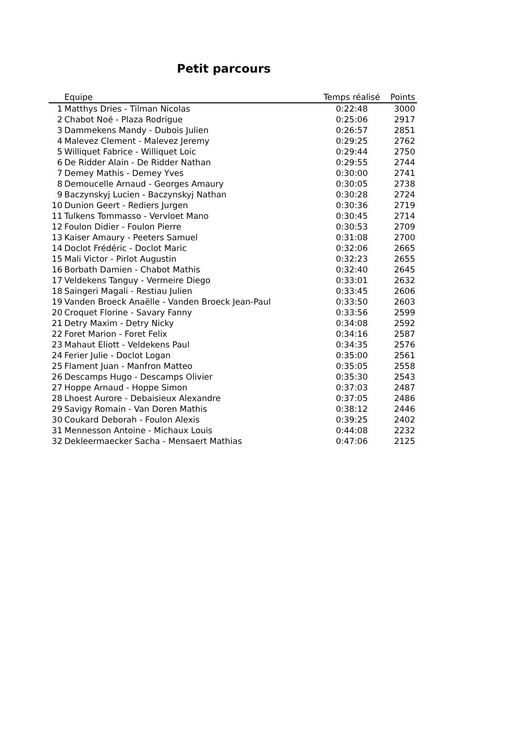Petit parcours
| | Equipe | Temps réalisé | Points |
| --- | --- | --- | --- |
| 1 | Matthys Dries - Tilman Nicolas | 0:22:48 | 3000 |
| 2 | Chabot Noé - Plaza Rodrigue | 0:25:06 | 2917 |
| 3 | Dammekens Mandy - Dubois Julien | 0:26:57 | 2851 |
| 4 | Malevez Clement - Malevez Jeremy | 0:29:25 | 2762 |
| 5 | Williquet Fabrice - Williquet Loic | 0:29:44 | 2750 |
| 6 | De Ridder Alain - De Ridder Nathan | 0:29:55 | 2744 |
| 7 | Demey Mathis - Demey Yves | 0:30:00 | 2741 |
| 8 | Demoucelle Arnaud - Georges Amaury | 0:30:05 | 2738 |
| 9 | Baczynskyj Lucien - Baczynskyj Nathan | 0:30:28 | 2724 |
| 10 | Dunion Geert - Rediers Jurgen | 0:30:36 | 2719 |
| 11 | Tulkens Tommasso - Vervloet Mano | 0:30:45 | 2714 |
| 12 | Foulon Didier - Foulon Pierre | 0:30:53 | 2709 |
| 13 | Kaiser Amaury - Peeters Samuel | 0:31:08 | 2700 |
| 14 | Doclot Frédéric - Doclot Maric | 0:32:06 | 2665 |
| 15 | Mali Victor - Pirlot Augustin | 0:32:23 | 2655 |
| 16 | Borbath Damien - Chabot Mathis | 0:32:40 | 2645 |
| 17 | Veldekens Tanguy - Vermeire Diego | 0:33:01 | 2632 |
| 18 | Saingeri Magali - Restiau Julien | 0:33:45 | 2606 |
| 19 | Vanden Broeck Anaëlle - Vanden Broeck Jean-Paul | 0:33:50 | 2603 |
| 20 | Croquet Florine - Savary Fanny | 0:33:56 | 2599 |
| 21 | Detry Maxim - Detry Nicky | 0:34:08 | 2592 |
| 22 | Foret Marion - Foret Felix | 0:34:16 | 2587 |
| 23 | Mahaut Eliott - Veldekens Paul | 0:34:35 | 2576 |
| 24 | Ferier Julie - Doclot Logan | 0:35:00 | 2561 |
| 25 | Flament Juan - Manfron Matteo | 0:35:05 | 2558 |
| 26 | Descamps Hugo - Descamps Olivier | 0:35:30 | 2543 |
| 27 | Hoppe Arnaud - Hoppe Simon | 0:37:03 | 2487 |
| 28 | Lhoest Aurore - Debaisieux Alexandre | 0:37:05 | 2486 |
| 29 | Savigy Romain - Van Doren Mathis | 0:38:12 | 2446 |
| 30 | Coukard Deborah - Foulon Alexis | 0:39:25 | 2402 |
| 31 | Mennesson Antoine - Michaux Louis | 0:44:08 | 2232 |
| 32 | Dekleermaecker Sacha - Mensaert Mathias | 0:47:06 | 2125 |